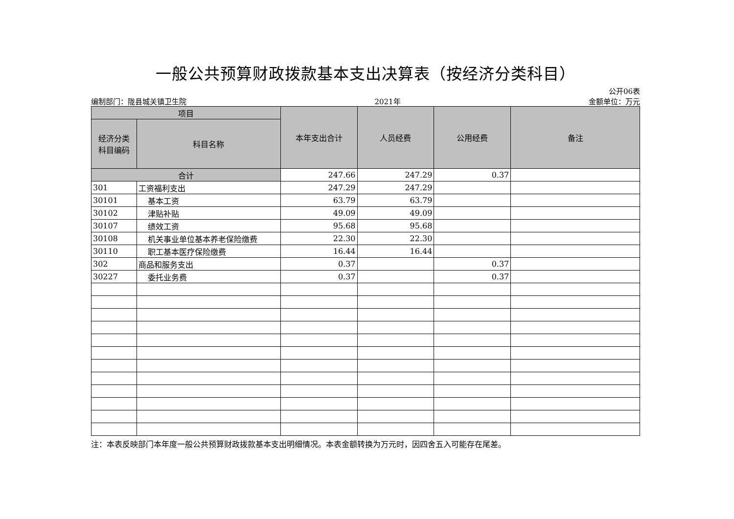一般公共预算财政拨款基本支出决算表（按经济分类科目）
公开06表
编制部门：陇县城关镇卫生院 2021年 金额单位：万元
| 项目 | | 本年支出合计 | 人员经费 | 公用经费 | 备注 |
| --- | --- | --- | --- | --- | --- |
| 经济分类 科目编码 | 科目名称 | | | | |
| 合计 | | 247.66 | 247.29 | 0.37 | |
| 301 | 工资福利支出 | 247.29 | 247.29 | | |
| 30101 | 基本工资 | 63.79 | 63.79 | | |
| 30102 | 津贴补贴 | 49.09 | 49.09 | | |
| 30107 | 绩效工资 | 95.68 | 95.68 | | |
| 30108 | 机关事业单位基本养老保险缴费 | 22.30 | 22.30 | | |
| 30110 | 职工基本医疗保险缴费 | 16.44 | 16.44 | | |
| 302 | 商品和服务支出 | 0.37 | | 0.37 | |
| 30227 | 委托业务费 | 0.37 | | 0.37 | |
注：本表反映部门本年度一般公共预算财政拨款基本支出明细情况。本表金额转换为万元时，因四舍五入可能存在尾差。